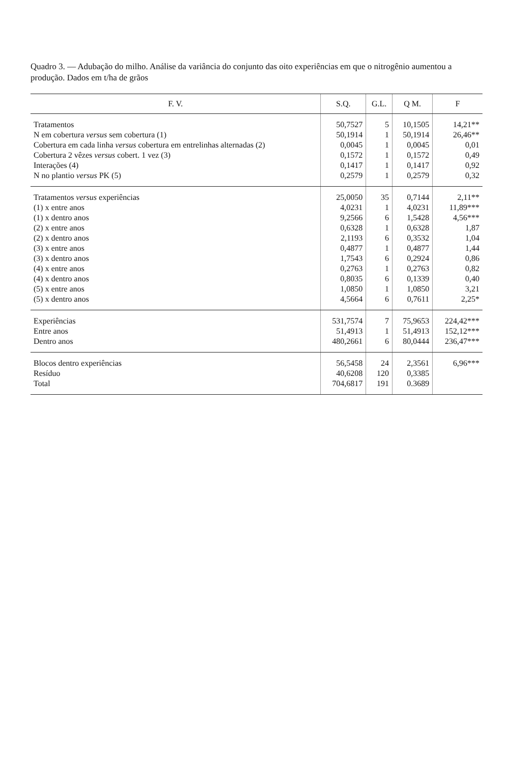Quadro 3. — Adubação do milho. Análise da variância do conjunto das oito experiências em que o nitrogênio aumentou a produção. Dados em t/ha de grãos
| F. V. | S.Q. | G.L. | Q M. | F |
| --- | --- | --- | --- | --- |
| Tratamentos | 50,7527 | 5 | 10,1505 | 14,21** |
| N em cobertura versus sem cobertura (1) | 50,1914 | 1 | 50,1914 | 26,46** |
| Cobertura em cada linha versus cobertura em entrelinhas alternadas (2) | 0,0045 | 1 | 0,0045 | 0,01 |
| Cobertura 2 vêzes versus cobert. 1 vez (3) | 0,1572 | 1 | 0,1572 | 0,49 |
| Interações (4) | 0,1417 | 1 | 0,1417 | 0,92 |
| N no plantio versus PK (5) | 0,2579 | 1 | 0,2579 | 0,32 |
| Tratamentos versus experiências | 25,0050 | 35 | 0,7144 | 2,11** |
| (1) x entre anos | 4,0231 | 1 | 4,0231 | 11,89*** |
| (1) x dentro anos | 9,2566 | 6 | 1,5428 | 4,56*** |
| (2) x entre anos | 0,6328 | 1 | 0,6328 | 1,87 |
| (2) x dentro anos | 2,1193 | 6 | 0,3532 | 1,04 |
| (3) x entre anos | 0,4877 | 1 | 0,4877 | 1,44 |
| (3) x dentro anos | 1,7543 | 6 | 0,2924 | 0,86 |
| (4) x entre anos | 0,2763 | 1 | 0,2763 | 0,82 |
| (4) x dentro anos | 0,8035 | 6 | 0,1339 | 0,40 |
| (5) x entre anos | 1,0850 | 1 | 1,0850 | 3,21 |
| (5) x dentro anos | 4,5664 | 6 | 0,7611 | 2,25* |
| Experiências | 531,7574 | 7 | 75,9653 | 224,42*** |
| Entre anos | 51,4913 | 1 | 51,4913 | 152,12*** |
| Dentro anos | 480,2661 | 6 | 80,0444 | 236,47*** |
| Blocos dentro experiências | 56,5458 | 24 | 2,3561 | 6,96*** |
| Resíduo | 40,6208 | 120 | 0,3385 | |
| Total | 704,6817 | 191 | 0.3689 | |